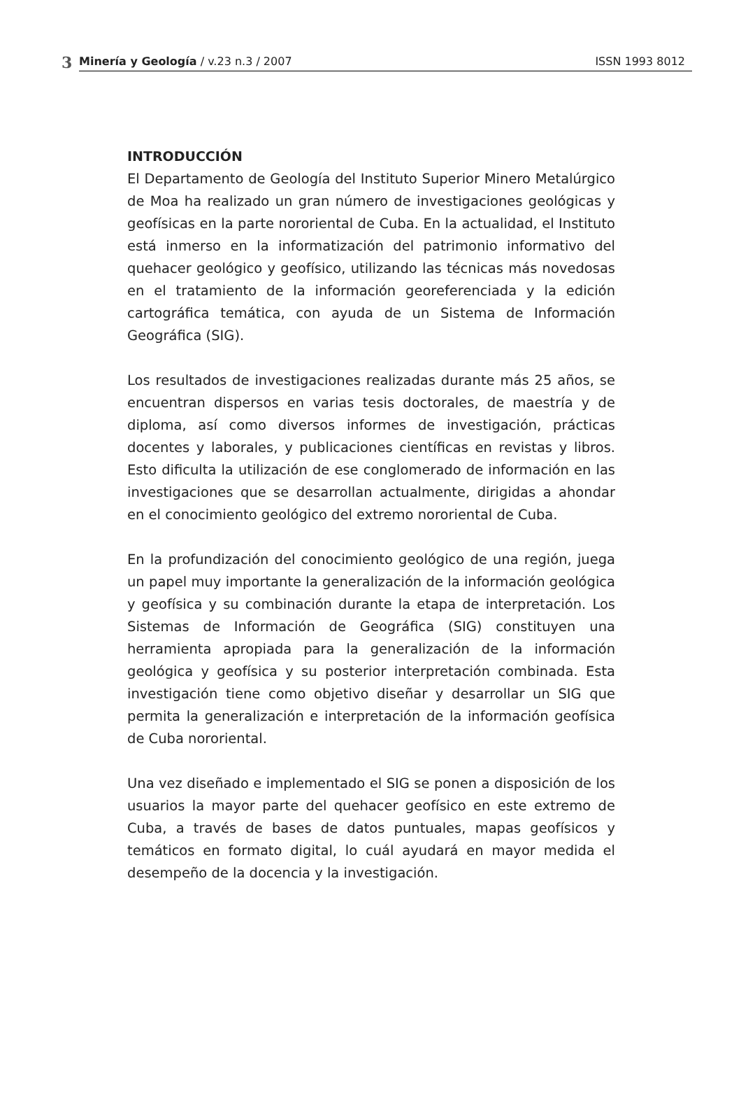3
Minería y Geología / v.23 n.3 / 2007 ISSN 1993 8012
INTRODUCCIÓN
El Departamento de Geología del Instituto Superior Minero Metalúrgico de Moa ha realizado un gran número de investigaciones geológicas y geofísicas en la parte nororiental de Cuba. En la actualidad, el Instituto está inmerso en la informatización del patrimonio informativo del quehacer geológico y geofísico, utilizando las técnicas más novedosas en el tratamiento de la información georeferenciada y la edición cartográfica temática, con ayuda de un Sistema de Información Geográfica (SIG).
Los resultados de investigaciones realizadas durante más 25 años, se encuentran dispersos en varias tesis doctorales, de maestría y de diploma, así como diversos informes de investigación, prácticas docentes y laborales, y publicaciones científicas en revistas y libros. Esto dificulta la utilización de ese conglomerado de información en las investigaciones que se desarrollan actualmente, dirigidas a ahondar en el conocimiento geológico del extremo nororiental de Cuba.
En la profundización del conocimiento geológico de una región, juega un papel muy importante la generalización de la información geológica y geofísica y su combinación durante la etapa de interpretación. Los Sistemas de Información de Geográfica (SIG) constituyen una herramienta apropiada para la generalización de la información geológica y geofísica y su posterior interpretación combinada. Esta investigación tiene como objetivo diseñar y desarrollar un SIG que permita la generalización e interpretación de la información geofísica de Cuba nororiental.
Una vez diseñado e implementado el SIG se ponen a disposición de los usuarios la mayor parte del quehacer geofísico en este extremo de Cuba, a través de bases de datos puntuales, mapas geofísicos y temáticos en formato digital, lo cuál ayudará en mayor medida el desempeño de la docencia y la investigación.